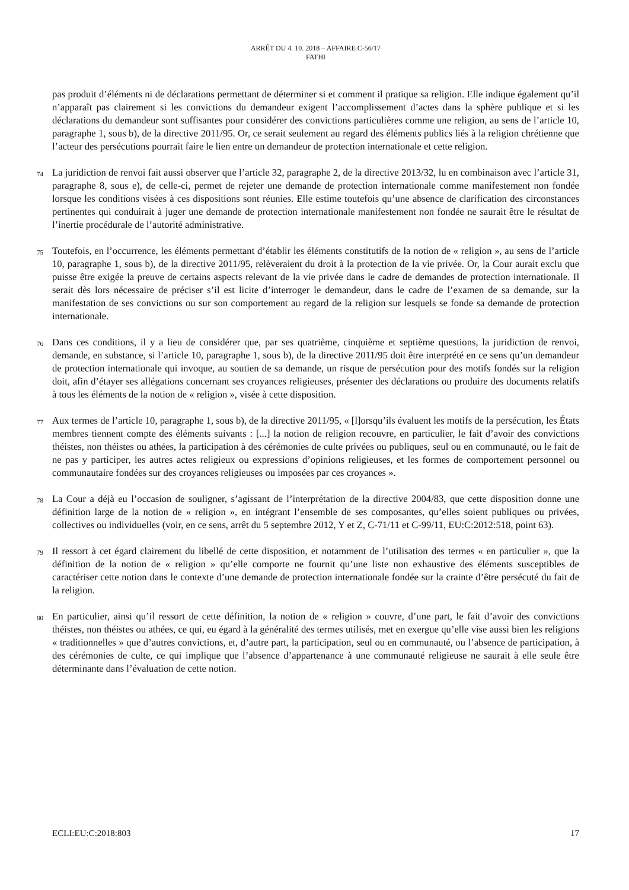ARRÊT DU 4. 10. 2018 – AFFAIRE C-56/17
FATHI
pas produit d’éléments ni de déclarations permettant de déterminer si et comment il pratique sa religion. Elle indique également qu’il n’apparaît pas clairement si les convictions du demandeur exigent l’accomplissement d’actes dans la sphère publique et si les déclarations du demandeur sont suffisantes pour considérer des convictions particulières comme une religion, au sens de l’article 10, paragraphe 1, sous b), de la directive 2011/95. Or, ce serait seulement au regard des éléments publics liés à la religion chrétienne que l’acteur des persécutions pourrait faire le lien entre un demandeur de protection internationale et cette religion.
74
La juridiction de renvoi fait aussi observer que l’article 32, paragraphe 2, de la directive 2013/32, lu en combinaison avec l’article 31, paragraphe 8, sous e), de celle-ci, permet de rejeter une demande de protection internationale comme manifestement non fondée lorsque les conditions visées à ces dispositions sont réunies. Elle estime toutefois qu’une absence de clarification des circonstances pertinentes qui conduirait à juger une demande de protection internationale manifestement non fondée ne saurait être le résultat de l’inertie procédurale de l’autorité administrative.
75
Toutefois, en l’occurrence, les éléments permettant d’établir les éléments constitutifs de la notion de « religion », au sens de l’article 10, paragraphe 1, sous b), de la directive 2011/95, relèveraient du droit à la protection de la vie privée. Or, la Cour aurait exclu que puisse être exigée la preuve de certains aspects relevant de la vie privée dans le cadre de demandes de protection internationale. Il serait dès lors nécessaire de préciser s’il est licite d’interroger le demandeur, dans le cadre de l’examen de sa demande, sur la manifestation de ses convictions ou sur son comportement au regard de la religion sur lesquels se fonde sa demande de protection internationale.
76
Dans ces conditions, il y a lieu de considérer que, par ses quatrième, cinquième et septième questions, la juridiction de renvoi, demande, en substance, si l’article 10, paragraphe 1, sous b), de la directive 2011/95 doit être interprété en ce sens qu’un demandeur de protection internationale qui invoque, au soutien de sa demande, un risque de persécution pour des motifs fondés sur la religion doit, afin d’étayer ses allégations concernant ses croyances religieuses, présenter des déclarations ou produire des documents relatifs à tous les éléments de la notion de « religion », visée à cette disposition.
77
Aux termes de l’article 10, paragraphe 1, sous b), de la directive 2011/95, « [l]orsqu’ils évaluent les motifs de la persécution, les États membres tiennent compte des éléments suivants : [...] la notion de religion recouvre, en particulier, le fait d’avoir des convictions théistes, non théistes ou athées, la participation à des cérémonies de culte privées ou publiques, seul ou en communauté, ou le fait de ne pas y participer, les autres actes religieux ou expressions d’opinions religieuses, et les formes de comportement personnel ou communautaire fondées sur des croyances religieuses ou imposées par ces croyances ».
78
La Cour a déjà eu l’occasion de souligner, s’agissant de l’interprétation de la directive 2004/83, que cette disposition donne une définition large de la notion de « religion », en intégrant l’ensemble de ses composantes, qu’elles soient publiques ou privées, collectives ou individuelles (voir, en ce sens, arrêt du 5 septembre 2012, Y et Z, C-71/11 et C-99/11, EU:C:2012:518, point 63).
79
Il ressort à cet égard clairement du libellé de cette disposition, et notamment de l’utilisation des termes « en particulier », que la définition de la notion de « religion » qu’elle comporte ne fournit qu’une liste non exhaustive des éléments susceptibles de caractériser cette notion dans le contexte d’une demande de protection internationale fondée sur la crainte d’être persécuté du fait de la religion.
80
En particulier, ainsi qu’il ressort de cette définition, la notion de « religion » couvre, d’une part, le fait d’avoir des convictions théistes, non théistes ou athées, ce qui, eu égard à la généralité des termes utilisés, met en exergue qu’elle vise aussi bien les religions « traditionnelles » que d’autres convictions, et, d’autre part, la participation, seul ou en communauté, ou l’absence de participation, à des cérémonies de culte, ce qui implique que l’absence d’appartenance à une communauté religieuse ne saurait à elle seule être déterminante dans l’évaluation de cette notion.
ECLI:EU:C:2018:803 17